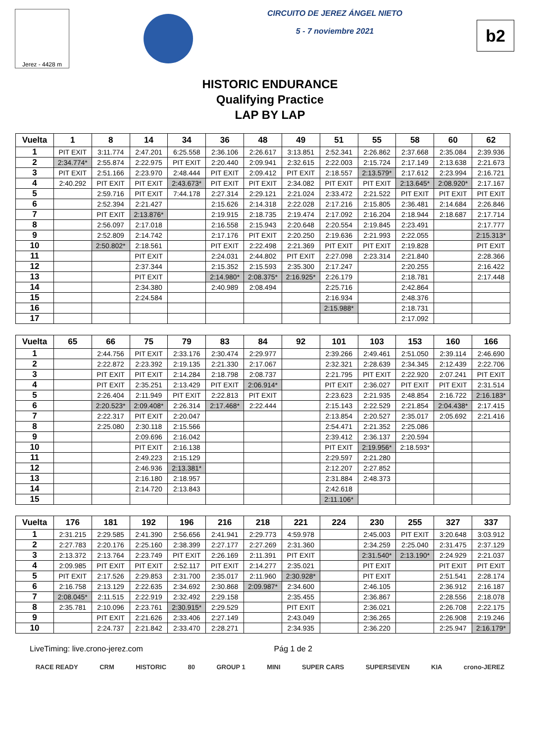Jerez - 4428 m
CIRCUITO DE JEREZ ÁNGEL NIETO
5 - 7 noviembre 2021
b2
HISTORIC ENDURANCE
Qualifying Practice
LAP BY LAP
| Vuelta | 1 | 8 | 14 | 34 | 36 | 48 | 49 | 51 | 55 | 58 | 60 | 62 |
| --- | --- | --- | --- | --- | --- | --- | --- | --- | --- | --- | --- | --- |
| 1 | PIT EXIT | 3:11.774 | 2:47.201 | 6:25.558 | 2:36.106 | 2:26.617 | 3:13.851 | 2:52.341 | 2:26.862 | 2:37.668 | 2:35.084 | 2:39.936 |
| 2 | 2:34.774* | 2:55.874 | 2:22.975 | PIT EXIT | 2:20.440 | 2:09.941 | 2:32.615 | 2:22.003 | 2:15.724 | 2:17.149 | 2:13.638 | 2:21.673 |
| 3 | PIT EXIT | 2:51.166 | 2:23.970 | 2:48.444 | PIT EXIT | 2:09.412 | PIT EXIT | 2:18.557 | 2:13.579* | 2:17.612 | 2:23.994 | 2:16.721 |
| 4 | 2:40.292 | PIT EXIT | PIT EXIT | 2:43.673* | PIT EXIT | PIT EXIT | 2:34.082 | PIT EXIT | PIT EXIT | 2:13.645* | 2:08.920* | 2:17.167 |
| 5 | | 2:59.716 | PIT EXIT | 7:44.178 | 2:27.314 | 2:29.121 | 2:21.024 | 2:33.472 | 2:21.522 | PIT EXIT | PIT EXIT | PIT EXIT |
| 6 | | 2:52.394 | 2:21.427 | | 2:15.626 | 2:14.318 | 2:22.028 | 2:17.216 | 2:15.805 | 2:36.481 | 2:14.684 | 2:26.846 |
| 7 | | PIT EXIT | 2:13.876* | | 2:19.915 | 2:18.735 | 2:19.474 | 2:17.092 | 2:16.204 | 2:18.944 | 2:18.687 | 2:17.714 |
| 8 | | 2:56.097 | 2:17.018 | | 2:16.558 | 2:15.943 | 2:20.648 | 2:20.554 | 2:19.845 | 2:23.491 | | 2:17.777 |
| 9 | | 2:52.809 | 2:14.742 | | 2:17.176 | PIT EXIT | 2:20.250 | 2:19.636 | 2:21.993 | 2:22.055 | | 2:15.313* |
| 10 | | 2:50.802* | 2:18.561 | | PIT EXIT | 2:22.498 | 2:21.369 | PIT EXIT | PIT EXIT | 2:19.828 | | PIT EXIT |
| 11 | | | PIT EXIT | | 2:24.031 | 2:44.802 | PIT EXIT | 2:27.098 | 2:23.314 | 2:21.840 | | 2:28.366 |
| 12 | | | 2:37.344 | | 2:15.352 | 2:15.593 | 2:35.300 | 2:17.247 | | 2:20.255 | | 2:16.422 |
| 13 | | | PIT EXIT | | 2:14.980* | 2:08.375* | 2:16.925* | 2:26.179 | | 2:18.781 | | 2:17.448 |
| 14 | | | 2:34.380 | | 2:40.989 | 2:08.494 | | 2:25.716 | | 2:42.864 | | |
| 15 | | | 2:24.584 | | | | | 2:16.934 | | 2:48.376 | | |
| 16 | | | | | | | | 2:15.988* | | 2:18.731 | | |
| 17 | | | | | | | | | | 2:17.092 | | |
| Vuelta | 65 | 66 | 75 | 79 | 83 | 84 | 92 | 101 | 103 | 153 | 160 | 166 |
| --- | --- | --- | --- | --- | --- | --- | --- | --- | --- | --- | --- | --- |
| 1 | | 2:44.756 | PIT EXIT | 2:33.176 | 2:30.474 | 2:29.977 | | 2:39.266 | 2:49.461 | 2:51.050 | 2:39.114 | 2:46.690 |
| 2 | | 2:22.872 | 2:23.392 | 2:19.135 | 2:21.330 | 2:17.067 | | 2:32.321 | 2:28.639 | 2:34.345 | 2:12.439 | 2:22.706 |
| 3 | | PIT EXIT | PIT EXIT | 2:14.284 | 2:18.798 | 2:08.737 | | 2:21.795 | PIT EXIT | 2:22.920 | 2:07.241 | PIT EXIT |
| 4 | | PIT EXIT | 2:35.251 | 2:13.429 | PIT EXIT | 2:06.914* | | PIT EXIT | 2:36.027 | PIT EXIT | PIT EXIT | 2:31.514 |
| 5 | | 2:26.404 | 2:11.949 | PIT EXIT | 2:22.813 | PIT EXIT | | 2:23.623 | 2:21.935 | 2:48.854 | 2:16.722 | 2:16.183* |
| 6 | | 2:20.523* | 2:09.408* | 2:26.314 | 2:17.468* | 2:22.444 | | 2:15.143 | 2:22.529 | 2:21.854 | 2:04.438* | 2:17.415 |
| 7 | | 2:22.317 | PIT EXIT | 2:20.047 | | | | 2:13.854 | 2:20.527 | 2:35.017 | 2:05.692 | 2:21.416 |
| 8 | | 2:25.080 | 2:30.118 | 2:15.566 | | | | 2:54.471 | 2:21.352 | 2:25.086 | | |
| 9 | | | 2:09.696 | 2:16.042 | | | | 2:39.412 | 2:36.137 | 2:20.594 | | |
| 10 | | | PIT EXIT | 2:16.138 | | | | PIT EXIT | 2:19.956* | 2:18.593* | | |
| 11 | | | 2:49.223 | 2:15.129 | | | | 2:29.597 | 2:21.280 | | | |
| 12 | | | 2:46.936 | 2:13.381* | | | | 2:12.207 | 2:27.852 | | | |
| 13 | | | 2:16.180 | 2:18.957 | | | | 2:31.884 | 2:48.373 | | | |
| 14 | | | 2:14.720 | 2:13.843 | | | | 2:42.618 | | | | |
| 15 | | | | | | | | 2:11.106* | | | | |
| Vuelta | 176 | 181 | 192 | 196 | 216 | 218 | 221 | 224 | 230 | 255 | 327 | 337 |
| --- | --- | --- | --- | --- | --- | --- | --- | --- | --- | --- | --- | --- |
| 1 | 2:31.215 | 2:29.585 | 2:41.390 | 2:56.656 | 2:41.941 | 2:29.773 | 4:59.978 | | 2:45.003 | PIT EXIT | 3:20.648 | 3:03.912 |
| 2 | 2:27.783 | 2:20.176 | 2:25.160 | 2:38.399 | 2:27.177 | 2:27.269 | 2:31.360 | | 2:34.259 | 2:25.040 | 2:31.475 | 2:37.129 |
| 3 | 2:13.372 | 2:13.764 | 2:23.749 | PIT EXIT | 2:26.169 | 2:11.391 | PIT EXIT | | 2:31.540* | 2:13.190* | 2:24.929 | 2:21.037 |
| 4 | 2:09.985 | PIT EXIT | PIT EXIT | 2:52.117 | PIT EXIT | 2:14.277 | 2:35.021 | | PIT EXIT | | PIT EXIT | PIT EXIT |
| 5 | PIT EXIT | 2:17.526 | 2:29.853 | 2:31.700 | 2:35.017 | 2:11.960 | 2:30.928* | | PIT EXIT | | 2:51.541 | 2:28.174 |
| 6 | 2:16.758 | 2:13.129 | 2:22.635 | 2:34.692 | 2:30.868 | 2:09.987* | 2:34.600 | | 2:46.105 | | 2:36.912 | 2:16.187 |
| 7 | 2:08.045* | 2:11.515 | 2:22.919 | 2:32.492 | 2:29.158 | | 2:35.455 | | 2:36.867 | | 2:28.556 | 2:18.078 |
| 8 | 2:35.781 | 2:10.096 | 2:23.761 | 2:30.915* | 2:29.529 | | PIT EXIT | | 2:36.021 | | 2:26.708 | 2:22.175 |
| 9 | | PIT EXIT | 2:21.626 | 2:33.406 | 2:27.149 | | 2:43.049 | | 2:36.265 | | 2:26.908 | 2:19.246 |
| 10 | | 2:24.737 | 2:21.842 | 2:33.470 | 2:28.271 | | 2:34.935 | | 2:36.220 | | 2:25.947 | 2:16.179* |
LiveTiming: live.crono-jerez.com Pág 1 de 2
RACE READY CRM HISTORIC 80 GROUP 1 MINI SUPER CARS SUPERSEVEN KIA crono-JEREZ